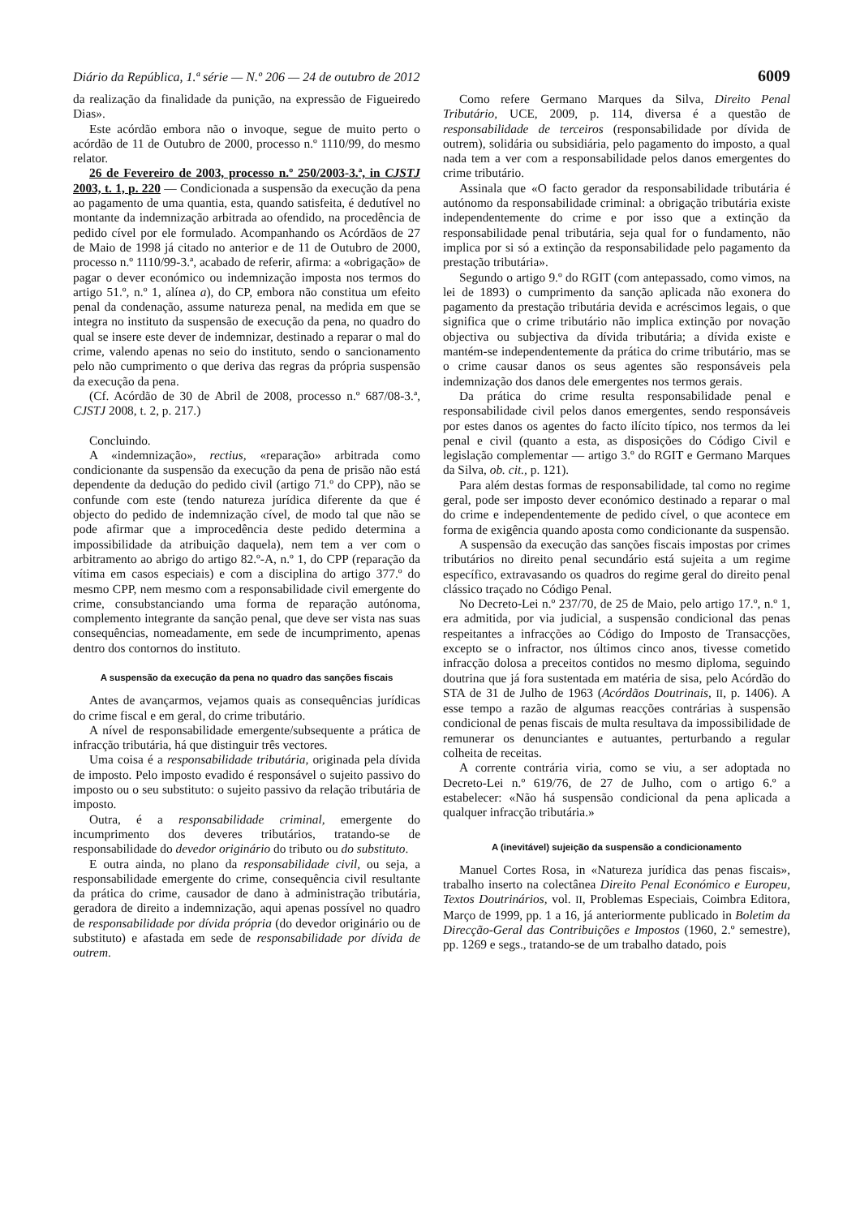Diário da República, 1.ª série — N.º 206 — 24 de outubro de 2012 6009
da realização da finalidade da punição, na expressão de Figueiredo Dias».
Este acórdão embora não o invoque, segue de muito perto o acórdão de 11 de Outubro de 2000, processo n.º 1110/99, do mesmo relator.
26 de Fevereiro de 2003, processo n.º 250/2003-3.ª, in CJSTJ 2003, t. 1, p. 220 — Condicionada a suspensão da execução da pena ao pagamento de uma quantia, esta, quando satisfeita, é dedutível no montante da indemnização arbitrada ao ofendido, na procedência de pedido cível por ele formulado. Acompanhando os Acórdãos de 27 de Maio de 1998 já citado no anterior e de 11 de Outubro de 2000, processo n.º 1110/99-3.ª, acabado de referir, afirma: a «obrigação» de pagar o dever económico ou indemnização imposta nos termos do artigo 51.º, n.º 1, alínea a), do CP, embora não constitua um efeito penal da condenação, assume natureza penal, na medida em que se integra no instituto da suspensão de execução da pena, no quadro do qual se insere este dever de indemnizar, destinado a reparar o mal do crime, valendo apenas no seio do instituto, sendo o sancionamento pelo não cumprimento o que deriva das regras da própria suspensão da execução da pena.
(Cf. Acórdão de 30 de Abril de 2008, processo n.º 687/08-3.ª, CJSTJ 2008, t. 2, p. 217.)
Concluindo.
A «indemnização», rectius, «reparação» arbitrada como condicionante da suspensão da execução da pena de prisão não está dependente da dedução do pedido civil (artigo 71.º do CPP), não se confunde com este (tendo natureza jurídica diferente da que é objecto do pedido de indemnização cível, de modo tal que não se pode afirmar que a improcedência deste pedido determina a impossibilidade da atribuição daquela), nem tem a ver com o arbitramento ao abrigo do artigo 82.º-A, n.º 1, do CPP (reparação da vítima em casos especiais) e com a disciplina do artigo 377.º do mesmo CPP, nem mesmo com a responsabilidade civil emergente do crime, consubstanciando uma forma de reparação autónoma, complemento integrante da sanção penal, que deve ser vista nas suas consequências, nomeadamente, em sede de incumprimento, apenas dentro dos contornos do instituto.
A suspensão da execução da pena no quadro das sanções fiscais
Antes de avançarmos, vejamos quais as consequências jurídicas do crime fiscal e em geral, do crime tributário.
A nível de responsabilidade emergente/subsequente a prática de infracção tributária, há que distinguir três vectores.
Uma coisa é a responsabilidade tributária, originada pela dívida de imposto. Pelo imposto evadido é responsável o sujeito passivo do imposto ou o seu substituto: o sujeito passivo da relação tributária de imposto.
Outra, é a responsabilidade criminal, emergente do incumprimento dos deveres tributários, tratando-se de responsabilidade do devedor originário do tributo ou do substituto.
E outra ainda, no plano da responsabilidade civil, ou seja, a responsabilidade emergente do crime, consequência civil resultante da prática do crime, causador de dano à administração tributária, geradora de direito a indemnização, aqui apenas possível no quadro de responsabilidade por dívida própria (do devedor originário ou de substituto) e afastada em sede de responsabilidade por dívida de outrem.
Como refere Germano Marques da Silva, Direito Penal Tributário, UCE, 2009, p. 114, diversa é a questão de responsabilidade de terceiros (responsabilidade por dívida de outrem), solidária ou subsidiária, pelo pagamento do imposto, a qual nada tem a ver com a responsabilidade pelos danos emergentes do crime tributário.
Assinala que «O facto gerador da responsabilidade tributária é autónomo da responsabilidade criminal: a obrigação tributária existe independentemente do crime e por isso que a extinção da responsabilidade penal tributária, seja qual for o fundamento, não implica por si só a extinção da responsabilidade pelo pagamento da prestação tributária».
Segundo o artigo 9.º do RGIT (com antepassado, como vimos, na lei de 1893) o cumprimento da sanção aplicada não exonera do pagamento da prestação tributária devida e acréscimos legais, o que significa que o crime tributário não implica extinção por novação objectiva ou subjectiva da dívida tributária; a dívida existe e mantém-se independentemente da prática do crime tributário, mas se o crime causar danos os seus agentes são responsáveis pela indemnização dos danos dele emergentes nos termos gerais.
Da prática do crime resulta responsabilidade penal e responsabilidade civil pelos danos emergentes, sendo responsáveis por estes danos os agentes do facto ilícito típico, nos termos da lei penal e civil (quanto a esta, as disposições do Código Civil e legislação complementar — artigo 3.º do RGIT e Germano Marques da Silva, ob. cit., p. 121).
Para além destas formas de responsabilidade, tal como no regime geral, pode ser imposto dever económico destinado a reparar o mal do crime e independentemente de pedido cível, o que acontece em forma de exigência quando aposta como condicionante da suspensão.
A suspensão da execução das sanções fiscais impostas por crimes tributários no direito penal secundário está sujeita a um regime específico, extravasando os quadros do regime geral do direito penal clássico traçado no Código Penal.
No Decreto-Lei n.º 237/70, de 25 de Maio, pelo artigo 17.º, n.º 1, era admitida, por via judicial, a suspensão condicional das penas respeitantes a infracções ao Código do Imposto de Transacções, excepto se o infractor, nos últimos cinco anos, tivesse cometido infracção dolosa a preceitos contidos no mesmo diploma, seguindo doutrina que já fora sustentada em matéria de sisa, pelo Acórdão do STA de 31 de Julho de 1963 (Acórdãos Doutrinais, II, p. 1406). A esse tempo a razão de algumas reacções contrárias à suspensão condicional de penas fiscais de multa resultava da impossibilidade de remunerar os denunciantes e autuantes, perturbando a regular colheita de receitas.
A corrente contrária viria, como se viu, a ser adoptada no Decreto-Lei n.º 619/76, de 27 de Julho, com o artigo 6.º a estabelecer: «Não há suspensão condicional da pena aplicada a qualquer infracção tributária.»
A (inevitável) sujeição da suspensão a condicionamento
Manuel Cortes Rosa, in «Natureza jurídica das penas fiscais», trabalho inserto na colectânea Direito Penal Económico e Europeu, Textos Doutrinários, vol. II, Problemas Especiais, Coimbra Editora, Março de 1999, pp. 1 a 16, já anteriormente publicado in Boletim da Direcção-Geral das Contribuições e Impostos (1960, 2.º semestre), pp. 1269 e segs., tratando-se de um trabalho datado, pois